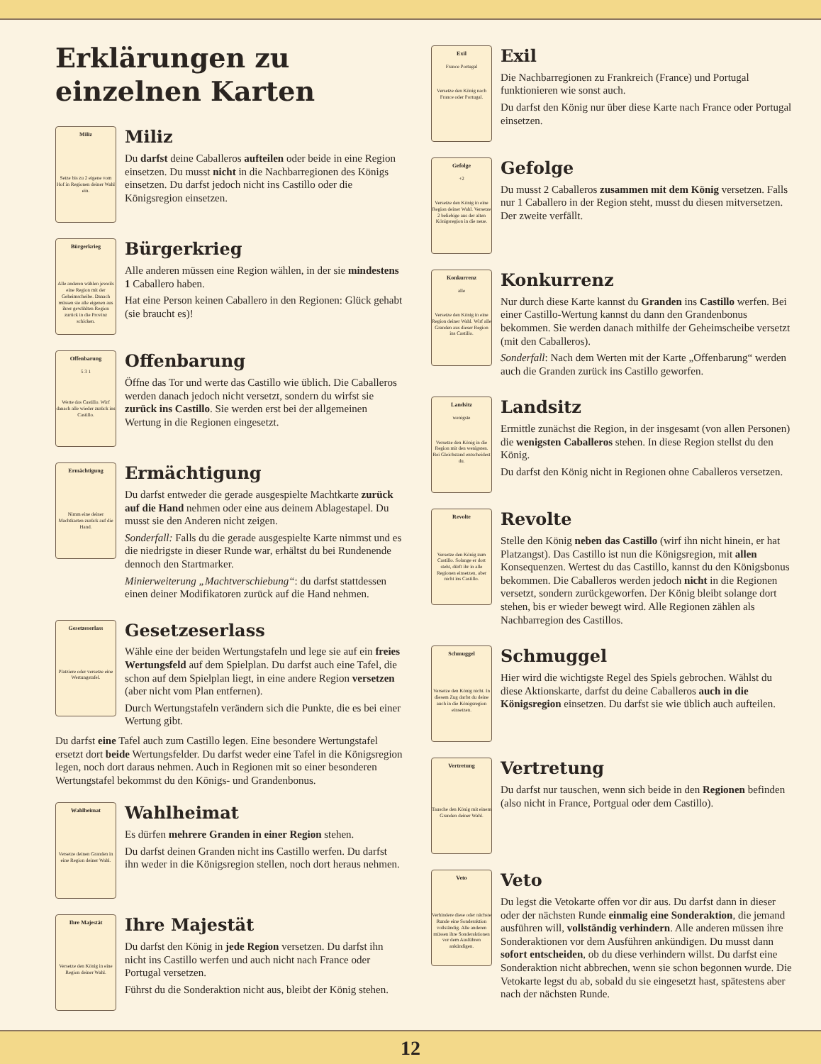Erklärungen zu einzelnen Karten
Miliz
Setze bis zu 2 eigene vom Hof in Regionen deiner Wahl ein.
Miliz
Du darfst deine Caballeros aufteilen oder beide in eine Region einsetzen. Du musst nicht in die Nachbarregionen des Königs einsetzen. Du darfst jedoch nicht ins Castillo oder die Königsregion einsetzen.
Bürgerkrieg
Alle anderen wählen jeweils eine Region mit der Geheimscheibe. Danach müssen sie alle eigenen aus ihrer gewählten Region zurück in die Provinz schicken.
Bürgerkrieg
Alle anderen müssen eine Region wählen, in der sie mindestens 1 Caballero haben.
Hat eine Person keinen Caballero in den Regionen: Glück gehabt (sie braucht es)!
Offenbarung
5 3 1
Werte das Castillo. Wirf danach alle wieder zurück ins Castillo.
Offenbarung
Öffne das Tor und werte das Castillo wie üblich. Die Caballeros werden danach jedoch nicht versetzt, sondern du wirfst sie zurück ins Castillo. Sie werden erst bei der allgemeinen Wertung in die Regionen eingesetzt.
Ermächtigung
Nimm eine deiner Machtkarten zurück auf die Hand.
Ermächtigung
Du darfst entweder die gerade ausgespielte Machtkarte zurück auf die Hand nehmen oder eine aus deinem Ablagestapel. Du musst sie den Anderen nicht zeigen.
Sonderfall: Falls du die gerade ausgespielte Karte nimmst und es die niedrigste in dieser Runde war, erhältst du bei Rundenende dennoch den Startmarker.
Minierweiterung „Machtverschiebung“: du darfst stattdessen einen deiner Modifikatoren zurück auf die Hand nehmen.
Gesetzeserlass
Platziere oder versetze eine Wertungstafel.
Gesetzeserlass
Wähle eine der beiden Wertungstafeln und lege sie auf ein freies Wertungsfeld auf dem Spielplan. Du darfst auch eine Tafel, die schon auf dem Spielplan liegt, in eine andere Region versetzen (aber nicht vom Plan entfernen).
Durch Wertungstafeln verändern sich die Punkte, die es bei einer Wertung gibt.
Du darfst eine Tafel auch zum Castillo legen. Eine besondere Wertungstafel ersetzt dort beide Wertungsfelder. Du darfst weder eine Tafel in die Königsregion legen, noch dort daraus nehmen. Auch in Regionen mit so einer besonderen Wertungstafel bekommst du den Königs- und Grandenbonus.
Wahlheimat
Versetze deinen Granden in eine Region deiner Wahl.
Wahlheimat
Es dürfen mehrere Granden in einer Region stehen.
Du darfst deinen Granden nicht ins Castillo werfen. Du darfst ihn weder in die Königsregion stellen, noch dort heraus nehmen.
Ihre Majestät
Versetze den König in eine Region deiner Wahl.
Ihre Majestät
Du darfst den König in jede Region versetzen. Du darfst ihn nicht ins Castillo werfen und auch nicht nach France oder Portugal versetzen.
Führst du die Sonderaktion nicht aus, bleibt der König stehen.
Exil
France Portugal
Versetze den König nach France oder Portugal.
Exil
Die Nachbarregionen zu Frankreich (France) und Portugal funktionieren wie sonst auch.
Du darfst den König nur über diese Karte nach France oder Portugal einsetzen.
Gefolge
+2
Versetze den König in eine Region deiner Wahl. Versetze 2 beliebige aus der alten Königsregion in die neue.
Gefolge
Du musst 2 Caballeros zusammen mit dem König versetzen. Falls nur 1 Caballero in der Region steht, musst du diesen mitversetzen. Der zweite verfällt.
Konkurrenz
alle
Versetze den König in eine Region deiner Wahl. Wirf alle Granden aus dieser Region ins Castillo.
Konkurrenz
Nur durch diese Karte kannst du Granden ins Castillo werfen. Bei einer Castillo-Wertung kannst du dann den Grandenbonus bekommen. Sie werden danach mithilfe der Geheimscheibe versetzt (mit den Caballeros).
Sonderfall: Nach dem Werten mit der Karte „Offenbarung“ werden auch die Granden zurück ins Castillo geworfen.
Landsitz
wenigste
Versetze den König in die Region mit den wenigsten. Bei Gleichstand entscheidest du.
Landsitz
Ermittle zunächst die Region, in der insgesamt (von allen Personen) die wenigsten Caballeros stehen. In diese Region stellst du den König.
Du darfst den König nicht in Regionen ohne Caballeros versetzen.
Revolte
Versetze den König zum Castillo. Solange er dort steht, dürft ihr in alle Regionen einsetzen, aber nicht ins Castillo.
Revolte
Stelle den König neben das Castillo (wirf ihn nicht hinein, er hat Platzangst). Das Castillo ist nun die Königsregion, mit allen Konsequenzen. Wertest du das Castillo, kannst du den Königsbonus bekommen. Die Caballeros werden jedoch nicht in die Regionen versetzt, sondern zurückgeworfen. Der König bleibt solange dort stehen, bis er wieder bewegt wird. Alle Regionen zählen als Nachbarregion des Castillos.
Schmuggel
Versetze den König nicht. In diesem Zug darfst du deine auch in die Königsregion einsetzen.
Schmuggel
Hier wird die wichtigste Regel des Spiels gebrochen. Wählst du diese Aktionskarte, darfst du deine Caballeros auch in die Königsregion einsetzen. Du darfst sie wie üblich auch aufteilen.
Vertretung
Tausche den König mit einem Granden deiner Wahl.
Vertretung
Du darfst nur tauschen, wenn sich beide in den Regionen befinden (also nicht in France, Portgual oder dem Castillo).
Veto
Verhindere diese oder nächste Runde eine Sonderaktion vollständig. Alle anderen müssen ihre Sonderaktionen vor dem Ausführen ankündigen.
Veto
Du legst die Vetokarte offen vor dir aus. Du darfst dann in dieser oder der nächsten Runde einmalig eine Sonderaktion, die jemand ausführen will, vollständig verhindern. Alle anderen müssen ihre Sonderaktionen vor dem Ausführen ankündigen. Du musst dann sofort entscheiden, ob du diese verhindern willst. Du darfst eine Sonderaktion nicht abbrechen, wenn sie schon begonnen wurde. Die Vetokarte legst du ab, sobald du sie eingesetzt hast, spätestens aber nach der nächsten Runde.
12